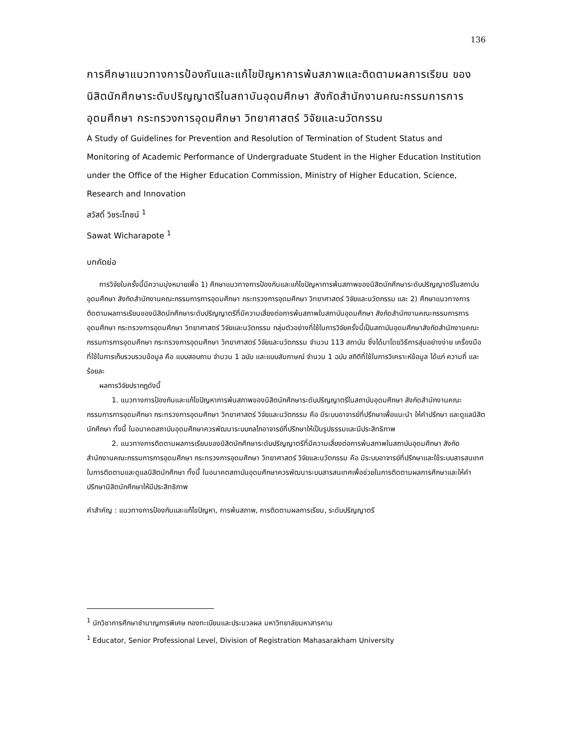136
การศึกษาแนวทางการป้องกันและแก้ไขปัญหาการพ้นสภาพและติดตามผลการเรียน ของนิสิตนักศึกษาระดับปริญญาตรีในสถาบันอุดมศึกษา สังกัดสำนักงานคณะกรรมการการอุดมศึกษา กระทรวงการอุดมศึกษา วิทยาศาสตร์ วิจัยและนวัตกรรม
A Study of Guidelines for Prevention and Resolution of Termination of Student Status and Monitoring of Academic Performance of Undergraduate Student in the Higher Education Institution under the Office of the Higher Education Commission, Ministry of Higher Education, Science, Research and Innovation
สวัสดิ์ วิชระโภชน์ <sup>1</sup>
Sawat Wicharapote <sup>1</sup>
บทคัดย่อ
การวิจัยในครั้งนี้มีความมุ่งหมายเพื่อ 1) ศึกษาแนวทางการป้องกันและแก้ไขปัญหาการพ้นสภาพของนิสิตนักศึกษาระดับปริญญาตรีในสถาบันอุดมศึกษา สังกัดสำนักงานคณะกรรมการการอุดมศึกษา กระทรวงการอุดมศึกษา วิทยาศาสตร์ วิจัยและนวัตกรรม และ 2) ศึกษาแนวทางการติดตามผลการเรียนของนิสิตนักศึกษาระดับปริญญาตรีที่มีความเสี่ยงต่อการพ้นสภาพในสถาบันอุดมศึกษา สังกัดสำนักงานคณะกรรมการการอุดมศึกษา กระทรวงการอุดมศึกษา วิทยาศาสตร์ วิจัยและนวัตกรรม กลุ่มตัวอย่างที่ใช้ในการวิจัยครั้งนี้เป็นสถาบันอุดมศึกษาสังกัดสำนักงานคณะกรรมการการอุดมศึกษา กระทรวงการอุดมศึกษา วิทยาศาสตร์ วิจัยและนวัตกรรม จำนวน 113 สถาบัน ซึ่งได้มาโดยวิธีการสุ่มอย่างง่าย เครื่องมือที่ใช้ในการเก็บรวบรวมข้อมูล คือ แบบสอบถาม จำนวน 1 ฉบับ และแบบสัมภาษณ์ จำนวน 1 ฉบับ สถิติที่ใช้ในการวิเคราะห์ข้อมูล ได้แก่ ความถี่ และร้อยละ
ผลการวิจัยปรากฏดังนี้
1. แนวทางการป้องกันและแก้ไขปัญหาการพ้นสภาพของนิสิตนักศึกษาระดับปริญญาตรีในสถาบันอุดมศึกษา สังกัดสำนักงานคณะกรรมการการอุดมศึกษา กระทรวงการอุดมศึกษา วิทยาศาสตร์ วิจัยและนวัตกรรม คือ มีระบบอาจารย์ที่ปรึกษาเพื่อแนะนำ ให้คำปรึกษา และดูแลนิสิตนักศึกษา ทั้งนี้ ในอนาคตสถาบันอุดมศึกษาควรพัฒนาระบบกลไกอาจารย์ที่ปรึกษาให้เป็นรูปธรรมและมีประสิทธิภาพ
2. แนวทางการติดตามผลการเรียนของนิสิตนักศึกษาระดับปริญญาตรีที่มีความเสี่ยงต่อการพ้นสภาพในสถาบันอุดมศึกษา สังกัดสำนักงานคณะกรรมการการอุดมศึกษา กระทรวงการอุดมศึกษา วิทยาศาสตร์ วิจัยและนวัตกรรม คือ มีระบบอาจารย์ที่ปรึกษาและใช้ระบบสารสนเทศในการติดตามและดูแลนิสิตนักศึกษา ทั้งนี้ ในอนาคตสถาบันอุดมศึกษาควรพัฒนาระบบสารสนเทศเพื่อช่วยในการติดตามผลการศึกษาและให้คำปรึกษานิสิตนักศึกษาให้มีประสิทธิภาพ
คำสำคัญ : แนวทางการป้องกันและแก้ไขปัญหา, การพ้นสภาพ, การติดตามผลการเรียน, ระดับปริญญาตรี
<sup>1</sup> นักวิชาการศึกษาชำนาญการพิเศษ กองทะเบียนและประมวลผล มหาวิทยาลัยมหาสารคาม
<sup>1</sup> Educator, Senior Professional Level, Division of Registration Mahasarakham University